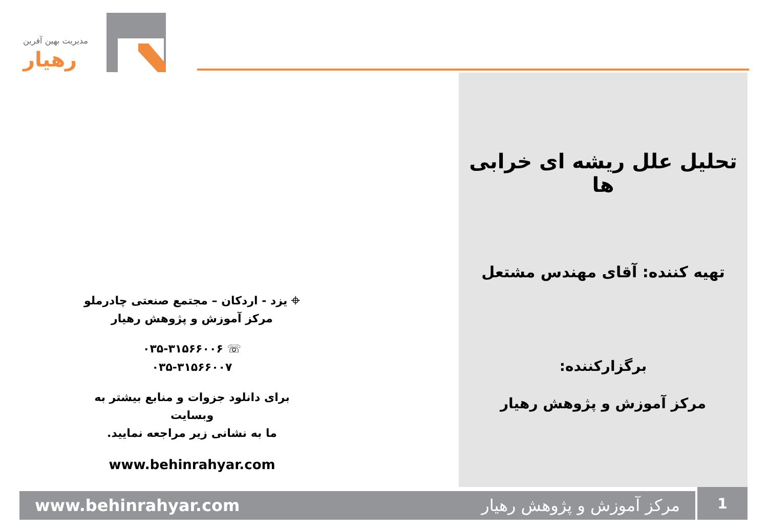مدیریت بهین آفرین
رهیار
تحلیل علل ریشه ای خرابی ها
تهیه کننده: آقای مهندس مشتعل
برگزارکننده:
مرکز آموزش و پژوهش رهیار
⌖ یزد - اردکان – مجتمع صنعتی چادرملو
مرکز آموزش و پژوهش رهیار
☏ ۰۳۵-۳۱۵۶۶۰۰۶
۰۳۵-۳۱۵۶۶۰۰۷
برای دانلود جزوات و منابع بیشتر به وبسایت
ما به نشانی زیر مراجعه نمایید.
www.behinrahyar.com
www.behinrahyar.com مرکز آموزش و پژوهش رهیار 1